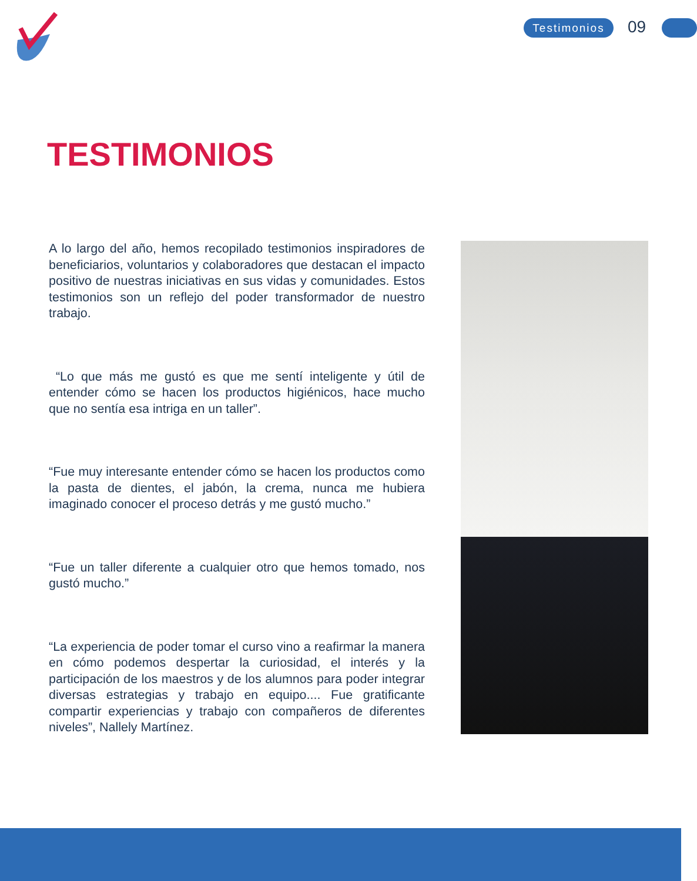Testimonios 09
TESTIMONIOS
A lo largo del año, hemos recopilado testimonios inspiradores de beneficiarios, voluntarios y colaboradores que destacan el impacto positivo de nuestras iniciativas en sus vidas y comunidades. Estos testimonios son un reflejo del poder transformador de nuestro trabajo.
“Lo que más me gustó es que me sentí inteligente y útil de entender cómo se hacen los productos higiénicos, hace mucho que no sentía esa intriga en un taller”.
“Fue muy interesante entender cómo se hacen los productos como la pasta de dientes, el jabón, la crema, nunca me hubiera imaginado conocer el proceso detrás y me gustó mucho.”
“Fue un taller diferente a cualquier otro que hemos tomado, nos gustó mucho.”
“La experiencia de poder tomar el curso vino a reafirmar la manera en cómo podemos despertar la curiosidad, el interés y la participación de los maestros y de los alumnos para poder integrar diversas estrategias y trabajo en equipo.... Fue gratificante compartir experiencias y trabajo con compañeros de diferentes niveles”, Nallely Martínez.